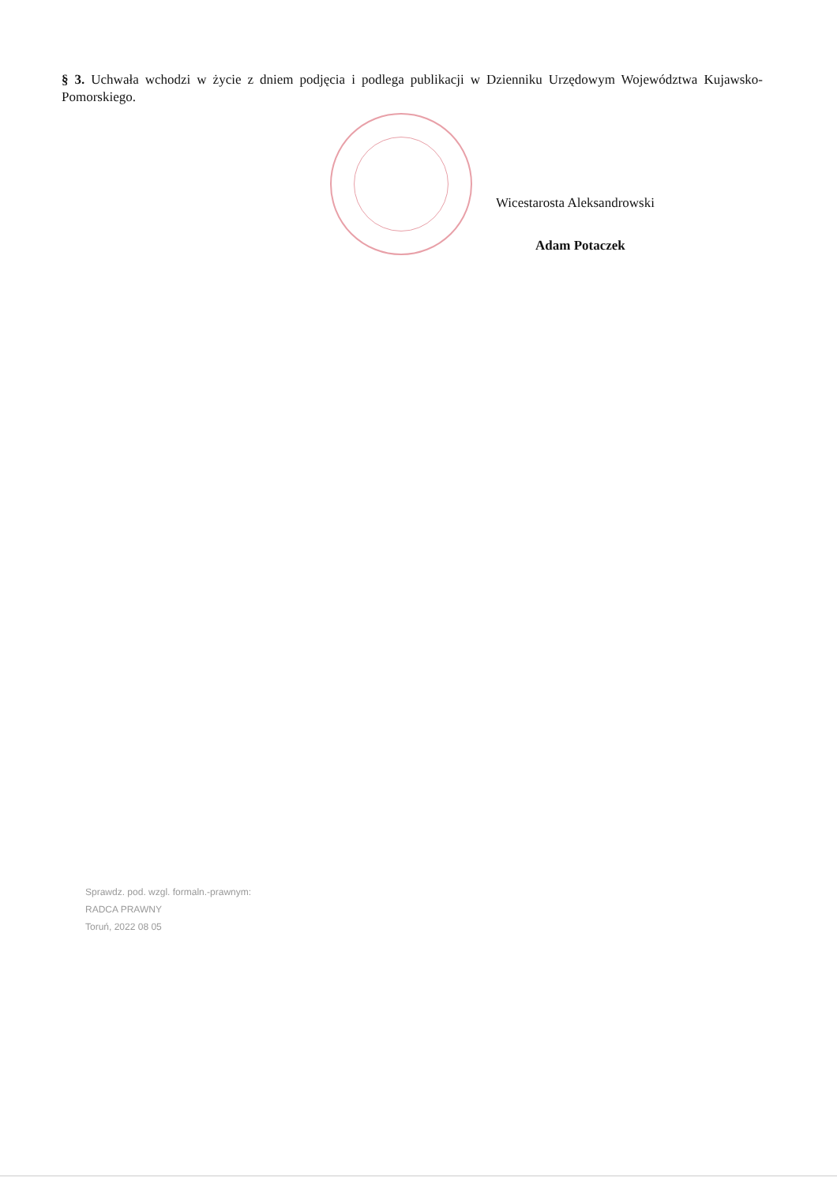§ 3. Uchwała wchodzi w życie z dniem podjęcia i podlega publikacji w Dzienniku Urzędowym Województwa Kujawsko-Pomorskiego.
Wicestarosta Aleksandrowski
Adam Potaczek
Sprawdz. pod. wzgl. formaln.-prawnym:
RADCA PRAWNY
Toruń, 2022 08 05